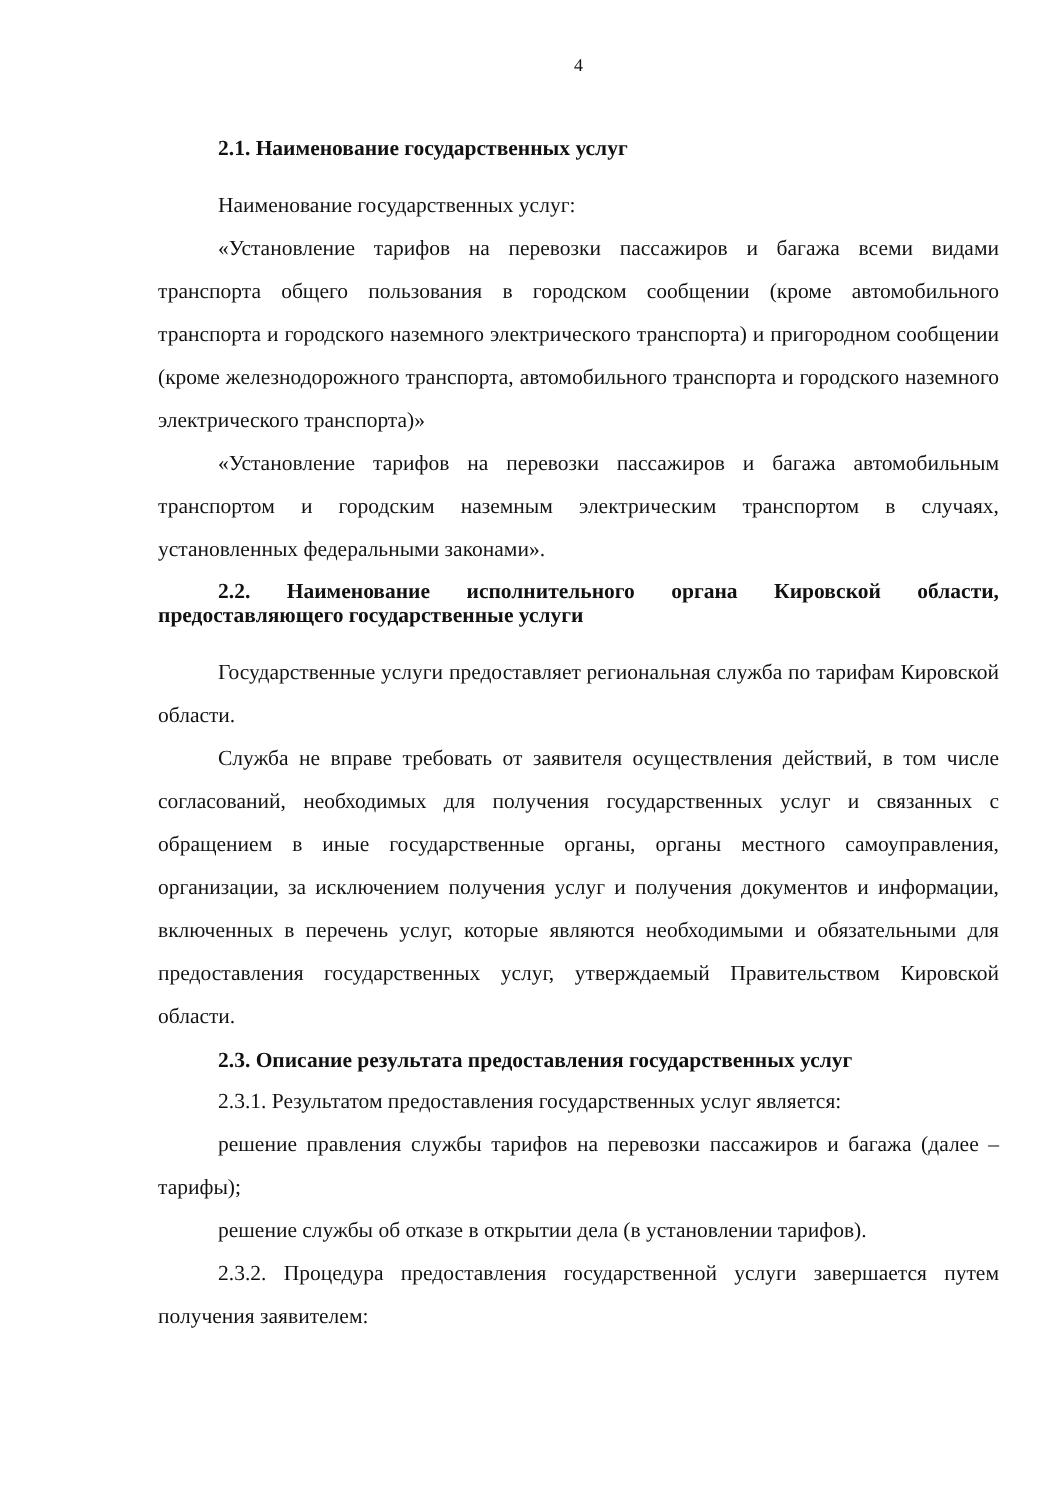4
2.1. Наименование государственных услуг
Наименование государственных услуг:
«Установление тарифов на перевозки пассажиров и багажа всеми видами транспорта общего пользования в городском сообщении (кроме автомобильного транспорта и городского наземного электрического транспорта) и пригородном сообщении (кроме железнодорожного транспорта, автомобильного транспорта и городского наземного электрического транспорта)»
«Установление тарифов на перевозки пассажиров и багажа автомобильным транспортом и городским наземным электрическим транспортом в случаях, установленных федеральными законами».
2.2. Наименование исполнительного органа Кировской области, предоставляющего государственные услуги
Государственные услуги предоставляет региональная служба по тарифам Кировской области.
Служба не вправе требовать от заявителя осуществления действий, в том числе согласований, необходимых для получения государственных услуг и связанных с обращением в иные государственные органы, органы местного самоуправления, организации, за исключением получения услуг и получения документов и информации, включенных в перечень услуг, которые являются необходимыми и обязательными для предоставления государственных услуг, утверждаемый Правительством Кировской области.
2.3. Описание результата предоставления государственных услуг
2.3.1. Результатом предоставления государственных услуг является:
решение правления службы тарифов на перевозки пассажиров и багажа (далее – тарифы);
решение службы об отказе в открытии дела (в установлении тарифов).
2.3.2. Процедура предоставления государственной услуги завершается путем получения заявителем: